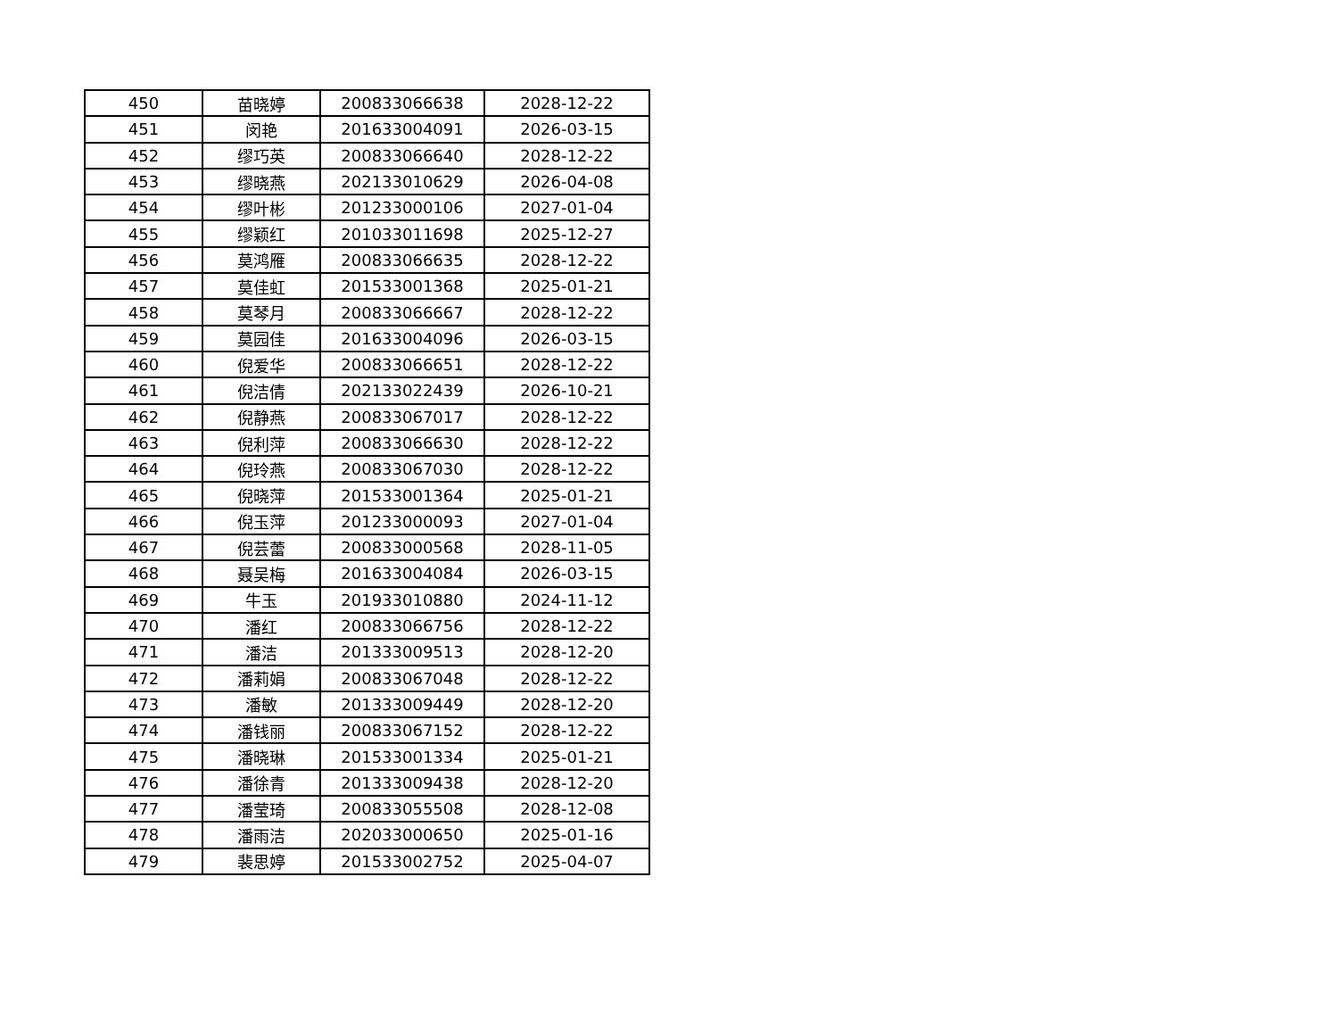| 450 | 苗晓婷 | 200833066638 | 2028-12-22 |
| 451 | 闵艳 | 201633004091 | 2026-03-15 |
| 452 | 缪巧英 | 200833066640 | 2028-12-22 |
| 453 | 缪晓燕 | 202133010629 | 2026-04-08 |
| 454 | 缪叶彬 | 201233000106 | 2027-01-04 |
| 455 | 缪颖红 | 201033011698 | 2025-12-27 |
| 456 | 莫鸿雁 | 200833066635 | 2028-12-22 |
| 457 | 莫佳虹 | 201533001368 | 2025-01-21 |
| 458 | 莫琴月 | 200833066667 | 2028-12-22 |
| 459 | 莫园佳 | 201633004096 | 2026-03-15 |
| 460 | 倪爱华 | 200833066651 | 2028-12-22 |
| 461 | 倪洁倩 | 202133022439 | 2026-10-21 |
| 462 | 倪静燕 | 200833067017 | 2028-12-22 |
| 463 | 倪利萍 | 200833066630 | 2028-12-22 |
| 464 | 倪玲燕 | 200833067030 | 2028-12-22 |
| 465 | 倪晓萍 | 201533001364 | 2025-01-21 |
| 466 | 倪玉萍 | 201233000093 | 2027-01-04 |
| 467 | 倪芸蕾 | 200833000568 | 2028-11-05 |
| 468 | 聂吴梅 | 201633004084 | 2026-03-15 |
| 469 | 牛玉 | 201933010880 | 2024-11-12 |
| 470 | 潘红 | 200833066756 | 2028-12-22 |
| 471 | 潘洁 | 201333009513 | 2028-12-20 |
| 472 | 潘莉娟 | 200833067048 | 2028-12-22 |
| 473 | 潘敏 | 201333009449 | 2028-12-20 |
| 474 | 潘钱丽 | 200833067152 | 2028-12-22 |
| 475 | 潘晓琳 | 201533001334 | 2025-01-21 |
| 476 | 潘徐青 | 201333009438 | 2028-12-20 |
| 477 | 潘莹琦 | 200833055508 | 2028-12-08 |
| 478 | 潘雨洁 | 202033000650 | 2025-01-16 |
| 479 | 裴思婷 | 201533002752 | 2025-04-07 |